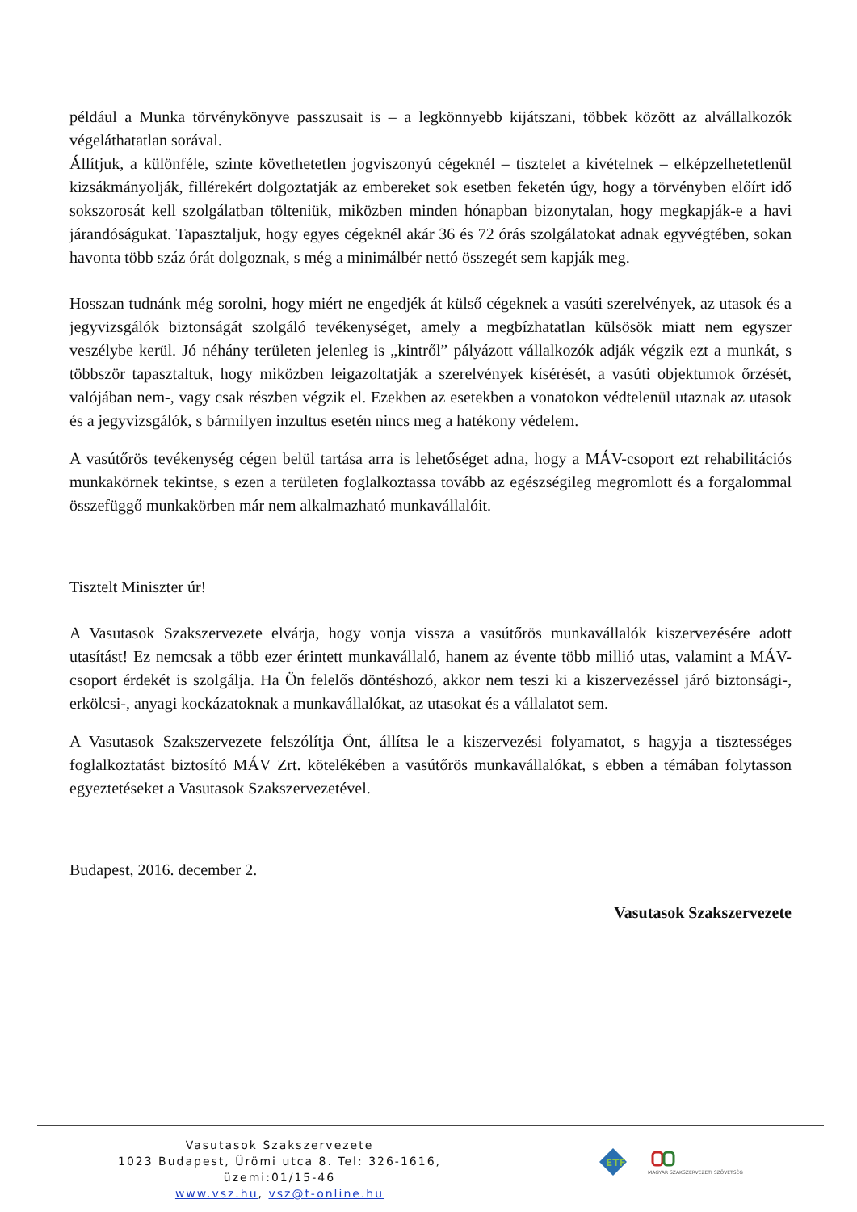például a Munka törvénykönyve passzusait is – a legkönnyebb kijátszani, többek között az alvállalkozók végeláthatatlan sorával.
Állítjuk, a különféle, szinte követhetetlen jogviszonyú cégeknél – tisztelet a kivételnek – elképzelhetetlenül kizsákmányolják, fillérekért dolgoztatják az embereket sok esetben feketén úgy, hogy a törvényben előírt idő sokszorosát kell szolgálatban tölteniük, miközben minden hónapban bizonytalan, hogy megkapják-e a havi járandóságukat. Tapasztaljuk, hogy egyes cégeknél akár 36 és 72 órás szolgálatokat adnak egyvégtében, sokan havonta több száz órát dolgoznak, s még a minimálbér nettó összegét sem kapják meg.
Hosszan tudnánk még sorolni, hogy miért ne engedjék át külső cégeknek a vasúti szerelvények, az utasok és a jegyvizsgálók biztonságát szolgáló tevékenységet, amely a megbízhatatlan külsösök miatt nem egyszer veszélybe kerül. Jó néhány területen jelenleg is „kintről” pályázott vállalkozók adják végzik ezt a munkát, s többször tapasztaltuk, hogy miközben leigazoltatják a szerelvények kísérését, a vasúti objektumok őrzését, valójában nem-, vagy csak részben végzik el. Ezekben az esetekben a vonatokon védtelenül utaznak az utasok és a jegyvizsgálók, s bármilyen inzultus esetén nincs meg a hatékony védelem.
A vasútőrös tevékenység cégen belül tartása arra is lehetőséget adna, hogy a MÁV-csoport ezt rehabilitációs munkakörnek tekintse, s ezen a területen foglalkoztassa tovább az egészségileg megromlott és a forgalommal összefüggő munkakörben már nem alkalmazható munkavállalóit.
Tisztelt Miniszter úr!
A Vasutasok Szakszervezete elvárja, hogy vonja vissza a vasútőrös munkavállalók kiszervezésére adott utasítást! Ez nemcsak a több ezer érintett munkavállaló, hanem az évente több millió utas, valamint a MÁV-csoport érdekét is szolgálja. Ha Ön felelős döntéshozó, akkor nem teszi ki a kiszervezéssel járó biztonsági-, erkölcsi-, anyagi kockázatoknak a munkavállalókat, az utasokat és a vállalatot sem.
A Vasutasok Szakszervezete felszólítja Önt, állítsa le a kiszervezési folyamatot, s hagyja a tisztességes foglalkoztatást biztosító MÁV Zrt. kötelékében a vasútőrös munkavállalókat, s ebben a témában folytasson egyeztetéseket a Vasutasok Szakszervezetével.
Budapest, 2016. december 2.
Vasutasok Szakszervezete
Vasutasok Szakszervezete
1023 Budapest, Ürömi utca 8. Tel: 326-1616, üzemi:01/15-46
www.vsz.hu, vsz@t-online.hu
ETF
MAGYAR SZAKSZERVEZETI SZÖVETSÉG